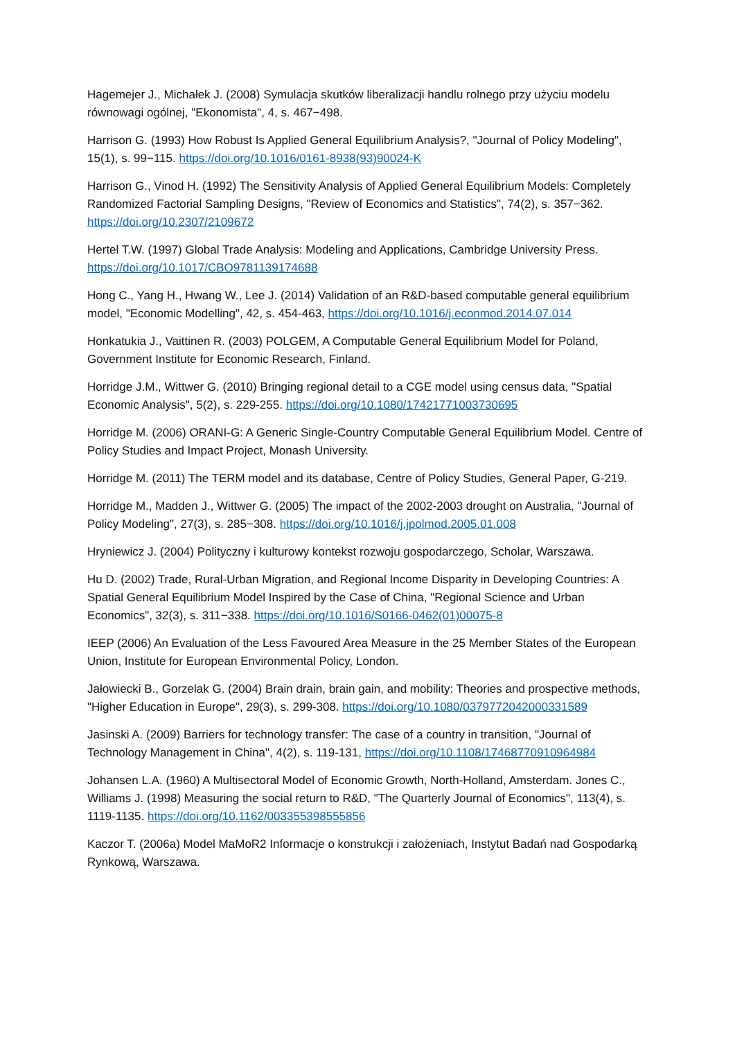Hagemejer J., Michałek J. (2008) Symulacja skutków liberalizacji handlu rolnego przy użyciu modelu równowagi ogólnej, "Ekonomista", 4, s. 467−498.
Harrison G. (1993) How Robust Is Applied General Equilibrium Analysis?, "Journal of Policy Modeling", 15(1), s. 99−115. https://doi.org/10.1016/0161-8938(93)90024-K
Harrison G., Vinod H. (1992) The Sensitivity Analysis of Applied General Equilibrium Models: Completely Randomized Factorial Sampling Designs, "Review of Economics and Statistics", 74(2), s. 357−362. https://doi.org/10.2307/2109672
Hertel T.W. (1997) Global Trade Analysis: Modeling and Applications, Cambridge University Press. https://doi.org/10.1017/CBO9781139174688
Hong C., Yang H., Hwang W., Lee J. (2014) Validation of an R&D-based computable general equilibrium model, "Economic Modelling", 42, s. 454-463, https://doi.org/10.1016/j.econmod.2014.07.014
Honkatukia J., Vaittinen R. (2003) POLGEM, A Computable General Equilibrium Model for Poland, Government Institute for Economic Research, Finland.
Horridge J.M., Wittwer G. (2010) Bringing regional detail to a CGE model using census data, "Spatial Economic Analysis", 5(2), s. 229-255. https://doi.org/10.1080/17421771003730695
Horridge M. (2006) ORANI-G: A Generic Single-Country Computable General Equilibrium Model. Centre of Policy Studies and Impact Project, Monash University.
Horridge M. (2011) The TERM model and its database, Centre of Policy Studies, General Paper, G-219.
Horridge M., Madden J., Wittwer G. (2005) The impact of the 2002-2003 drought on Australia, "Journal of Policy Modeling", 27(3), s. 285−308. https://doi.org/10.1016/j.jpolmod.2005.01.008
Hryniewicz J. (2004) Polityczny i kulturowy kontekst rozwoju gospodarczego, Scholar, Warszawa.
Hu D. (2002) Trade, Rural-Urban Migration, and Regional Income Disparity in Developing Countries: A Spatial General Equilibrium Model Inspired by the Case of China, "Regional Science and Urban Economics", 32(3), s. 311−338. https://doi.org/10.1016/S0166-0462(01)00075-8
IEEP (2006) An Evaluation of the Less Favoured Area Measure in the 25 Member States of the European Union, Institute for European Environmental Policy, London.
Jałowiecki B., Gorzelak G. (2004) Brain drain, brain gain, and mobility: Theories and prospective methods, "Higher Education in Europe", 29(3), s. 299-308. https://doi.org/10.1080/0379772042000331589
Jasinski A. (2009) Barriers for technology transfer: The case of a country in transition, "Journal of Technology Management in China", 4(2), s. 119-131, https://doi.org/10.1108/17468770910964984
Johansen L.A. (1960) A Multisectoral Model of Economic Growth, North-Holland, Amsterdam. Jones C., Williams J. (1998) Measuring the social return to R&D, "The Quarterly Journal of Economics", 113(4), s. 1119-1135. https://doi.org/10.1162/003355398555856
Kaczor T. (2006a) Model MaMoR2 Informacje o konstrukcji i założeniach, Instytut Badań nad Gospodarką Rynkową, Warszawa.